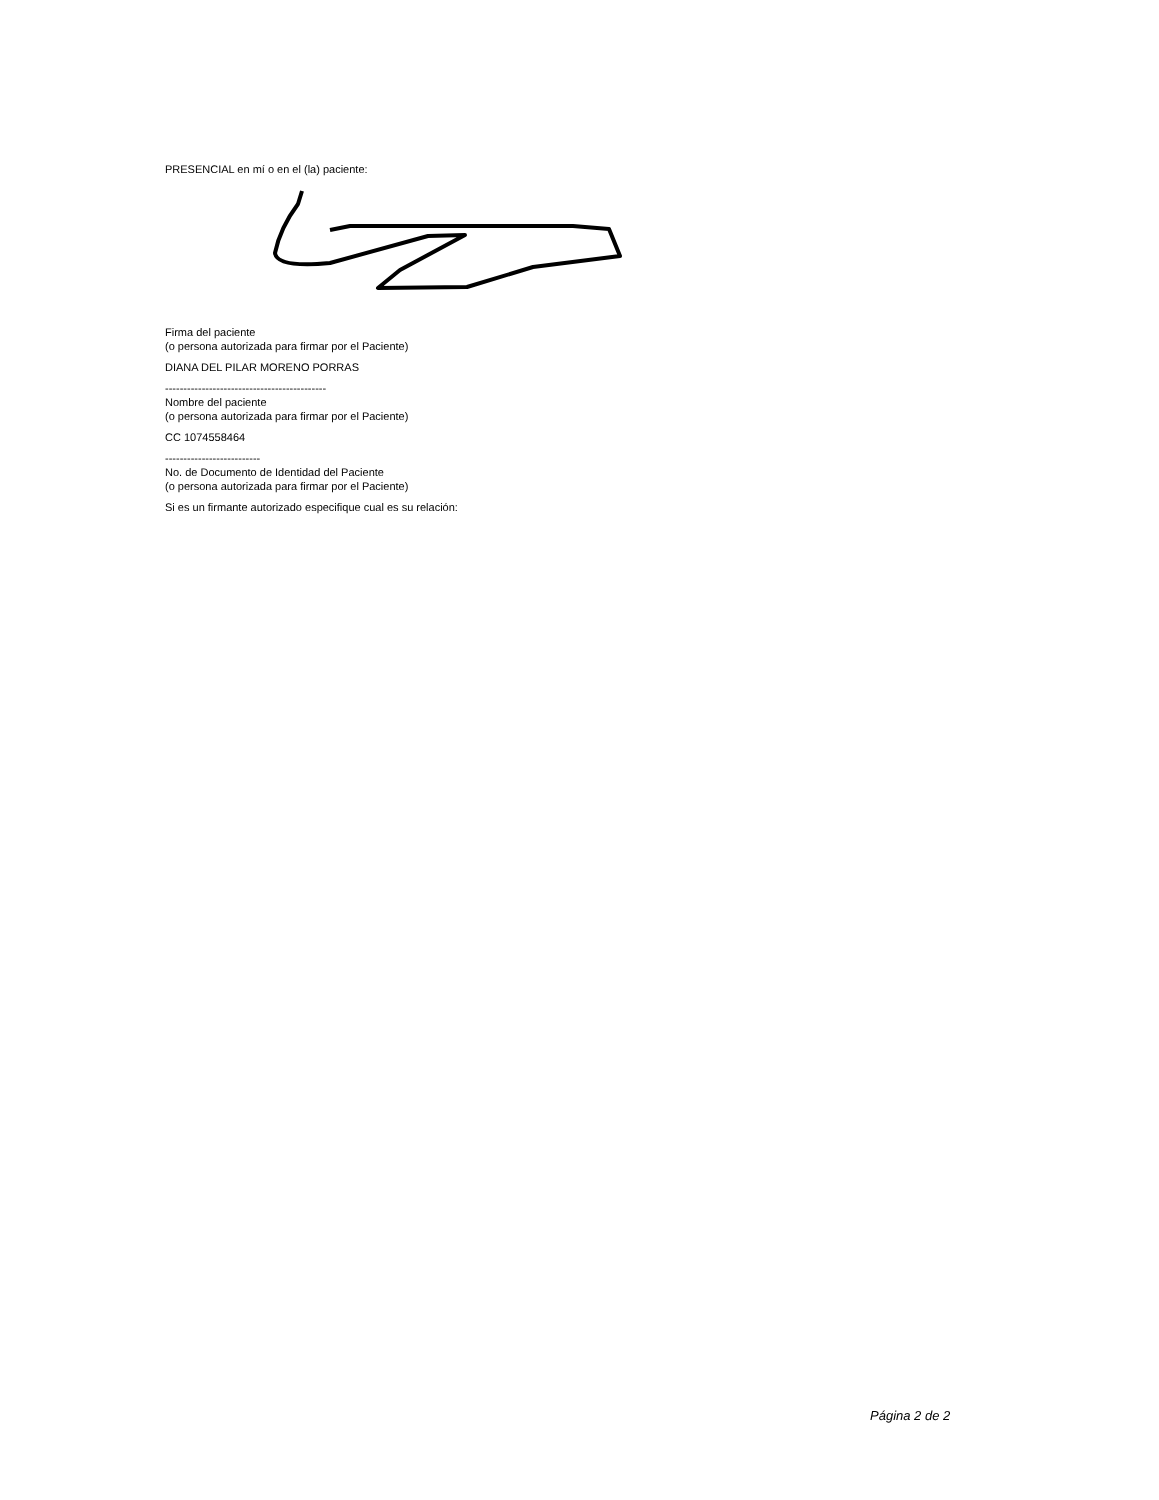PRESENCIAL en mí o en el (la) paciente:
Firma del paciente
(o persona autorizada para firmar por el Paciente)
DIANA DEL PILAR MORENO PORRAS
--------------------------------------------
Nombre del paciente
(o persona autorizada para firmar por el Paciente)
CC 1074558464
--------------------------
No. de Documento de Identidad del Paciente
(o persona autorizada para firmar por el Paciente)
Si es un firmante autorizado especifique cual es su relación:
Página 2 de 2